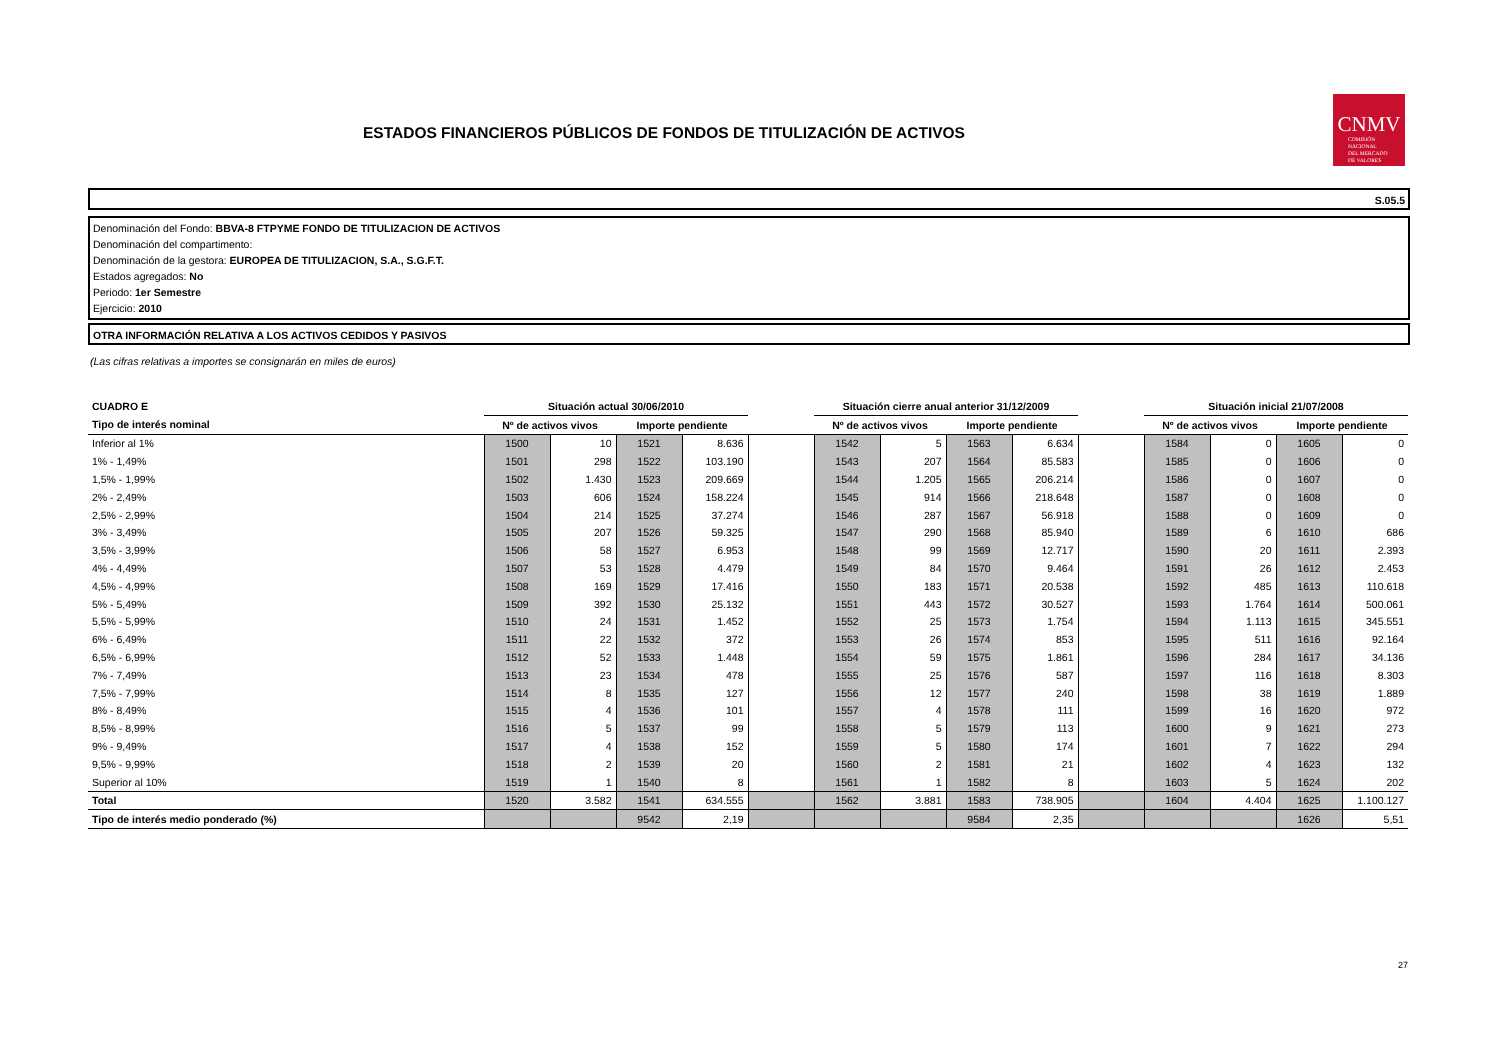ESTADOS FINANCIEROS PÚBLICOS DE FONDOS DE TITULIZACIÓN DE ACTIVOS
CNMV
COMISIÓN
NACIONAL
DEL MERCADO
DE VALORES
S.05.5
Denominación del Fondo: BBVA-8 FTPYME FONDO DE TITULIZACION DE ACTIVOS
Denominación del compartimento:
Denominación de la gestora: EUROPEA DE TITULIZACION, S.A., S.G.F.T.
Estados agregados: No
Periodo: 1er Semestre
Ejercicio: 2010
OTRA INFORMACIÓN RELATIVA A LOS ACTIVOS CEDIDOS Y PASIVOS
(Las cifras relativas a importes se consignarán en miles de euros)
| CUADRO E | Situación actual 30/06/2010 | | | | | Situación cierre anual anterior 31/12/2009 | | | | | Situación inicial 21/07/2008 | | | |
| --- | --- | --- | --- | --- | --- | --- | --- | --- | --- | --- | --- | --- | --- | --- |
| Tipo de interés nominal | Nº de activos vivos | | Importe pendiente | | | Nº de activos vivos | | Importe pendiente | | | Nº de activos vivos | | Importe pendiente | |
| Inferior al 1% | 1500 | 10 | 1521 | 8.636 | | 1542 | 5 | 1563 | 6.634 | | 1584 | 0 | 1605 | 0 |
| 1% - 1,49% | 1501 | 298 | 1522 | 103.190 | | 1543 | 207 | 1564 | 85.583 | | 1585 | 0 | 1606 | 0 |
| 1,5% - 1,99% | 1502 | 1.430 | 1523 | 209.669 | | 1544 | 1.205 | 1565 | 206.214 | | 1586 | 0 | 1607 | 0 |
| 2% - 2,49% | 1503 | 606 | 1524 | 158.224 | | 1545 | 914 | 1566 | 218.648 | | 1587 | 0 | 1608 | 0 |
| 2,5% - 2,99% | 1504 | 214 | 1525 | 37.274 | | 1546 | 287 | 1567 | 56.918 | | 1588 | 0 | 1609 | 0 |
| 3% - 3,49% | 1505 | 207 | 1526 | 59.325 | | 1547 | 290 | 1568 | 85.940 | | 1589 | 6 | 1610 | 686 |
| 3,5% - 3,99% | 1506 | 58 | 1527 | 6.953 | | 1548 | 99 | 1569 | 12.717 | | 1590 | 20 | 1611 | 2.393 |
| 4% - 4,49% | 1507 | 53 | 1528 | 4.479 | | 1549 | 84 | 1570 | 9.464 | | 1591 | 26 | 1612 | 2.453 |
| 4,5% - 4,99% | 1508 | 169 | 1529 | 17.416 | | 1550 | 183 | 1571 | 20.538 | | 1592 | 485 | 1613 | 110.618 |
| 5% - 5,49% | 1509 | 392 | 1530 | 25.132 | | 1551 | 443 | 1572 | 30.527 | | 1593 | 1.764 | 1614 | 500.061 |
| 5,5% - 5,99% | 1510 | 24 | 1531 | 1.452 | | 1552 | 25 | 1573 | 1.754 | | 1594 | 1.113 | 1615 | 345.551 |
| 6% - 6,49% | 1511 | 22 | 1532 | 372 | | 1553 | 26 | 1574 | 853 | | 1595 | 511 | 1616 | 92.164 |
| 6,5% - 6,99% | 1512 | 52 | 1533 | 1.448 | | 1554 | 59 | 1575 | 1.861 | | 1596 | 284 | 1617 | 34.136 |
| 7% - 7,49% | 1513 | 23 | 1534 | 478 | | 1555 | 25 | 1576 | 587 | | 1597 | 116 | 1618 | 8.303 |
| 7,5% - 7,99% | 1514 | 8 | 1535 | 127 | | 1556 | 12 | 1577 | 240 | | 1598 | 38 | 1619 | 1.889 |
| 8% - 8,49% | 1515 | 4 | 1536 | 101 | | 1557 | 4 | 1578 | 111 | | 1599 | 16 | 1620 | 972 |
| 8,5% - 8,99% | 1516 | 5 | 1537 | 99 | | 1558 | 5 | 1579 | 113 | | 1600 | 9 | 1621 | 273 |
| 9% - 9,49% | 1517 | 4 | 1538 | 152 | | 1559 | 5 | 1580 | 174 | | 1601 | 7 | 1622 | 294 |
| 9,5% - 9,99% | 1518 | 2 | 1539 | 20 | | 1560 | 2 | 1581 | 21 | | 1602 | 4 | 1623 | 132 |
| Superior al 10% | 1519 | 1 | 1540 | 8 | | 1561 | 1 | 1582 | 8 | | 1603 | 5 | 1624 | 202 |
| Total | 1520 | 3.582 | 1541 | 634.555 | | 1562 | 3.881 | 1583 | 738.905 | | 1604 | 4.404 | 1625 | 1.100.127 |
| Tipo de interés medio ponderado (%) | | | 9542 | 2,19 | | | | 9584 | 2,35 | | | | 1626 | 5,51 |
27